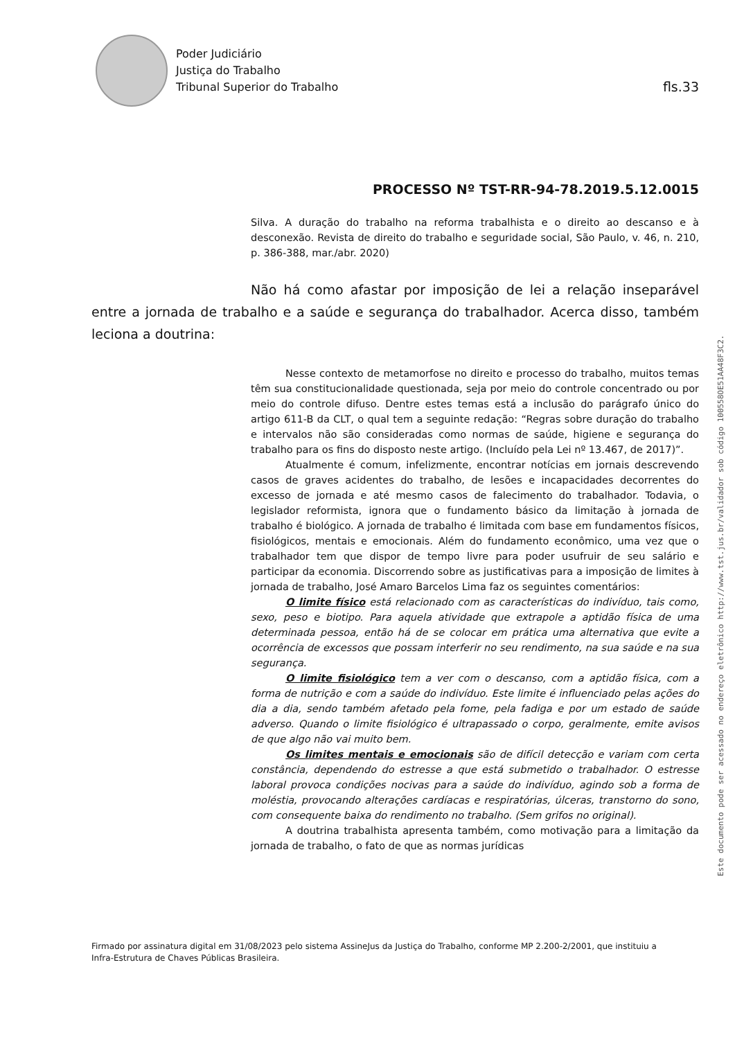Poder Judiciário
Justiça do Trabalho
Tribunal Superior do Trabalho
fls.33
PROCESSO Nº TST-RR-94-78.2019.5.12.0015
Silva. A duração do trabalho na reforma trabalhista e o direito ao descanso e à desconexão. Revista de direito do trabalho e seguridade social, São Paulo, v. 46, n. 210, p. 386-388, mar./abr. 2020)
Não há como afastar por imposição de lei a relação inseparável entre a jornada de trabalho e a saúde e segurança do trabalhador. Acerca disso, também leciona a doutrina:
Nesse contexto de metamorfose no direito e processo do trabalho, muitos temas têm sua constitucionalidade questionada, seja por meio do controle concentrado ou por meio do controle difuso. Dentre estes temas está a inclusão do parágrafo único do artigo 611-B da CLT, o qual tem a seguinte redação: “Regras sobre duração do trabalho e intervalos não são consideradas como normas de saúde, higiene e segurança do trabalho para os fins do disposto neste artigo. (Incluído pela Lei nº 13.467, de 2017)”.
Atualmente é comum, infelizmente, encontrar notícias em jornais descrevendo casos de graves acidentes do trabalho, de lesões e incapacidades decorrentes do excesso de jornada e até mesmo casos de falecimento do trabalhador. Todavia, o legislador reformista, ignora que o fundamento básico da limitação à jornada de trabalho é biológico. A jornada de trabalho é limitada com base em fundamentos físicos, fisiológicos, mentais e emocionais. Além do fundamento econômico, uma vez que o trabalhador tem que dispor de tempo livre para poder usufruir de seu salário e participar da economia. Discorrendo sobre as justificativas para a imposição de limites à jornada de trabalho, José Amaro Barcelos Lima faz os seguintes comentários:
O limite físico está relacionado com as características do indivíduo, tais como, sexo, peso e biotipo. Para aquela atividade que extrapole a aptidão física de uma determinada pessoa, então há de se colocar em prática uma alternativa que evite a ocorrência de excessos que possam interferir no seu rendimento, na sua saúde e na sua segurança.
O limite fisiológico tem a ver com o descanso, com a aptidão física, com a forma de nutrição e com a saúde do indivíduo. Este limite é influenciado pelas ações do dia a dia, sendo também afetado pela fome, pela fadiga e por um estado de saúde adverso. Quando o limite fisiológico é ultrapassado o corpo, geralmente, emite avisos de que algo não vai muito bem.
Os limites mentais e emocionais são de difícil detecção e variam com certa constância, dependendo do estresse a que está submetido o trabalhador. O estresse laboral provoca condições nocivas para a saúde do indivíduo, agindo sob a forma de moléstia, provocando alterações cardíacas e respiratórias, úlceras, transtorno do sono, com consequente baixa do rendimento no trabalho. (Sem grifos no original).
A doutrina trabalhista apresenta também, como motivação para a limitação da jornada de trabalho, o fato de que as normas jurídicas
Firmado por assinatura digital em 31/08/2023 pelo sistema AssineJus da Justiça do Trabalho, conforme MP 2.200-2/2001, que instituiu a Infra-Estrutura de Chaves Públicas Brasileira.
Este documento pode ser acessado no endereço eletrônico http://www.tst.jus.br/validador sob código 100558OE51AA48F3C2.